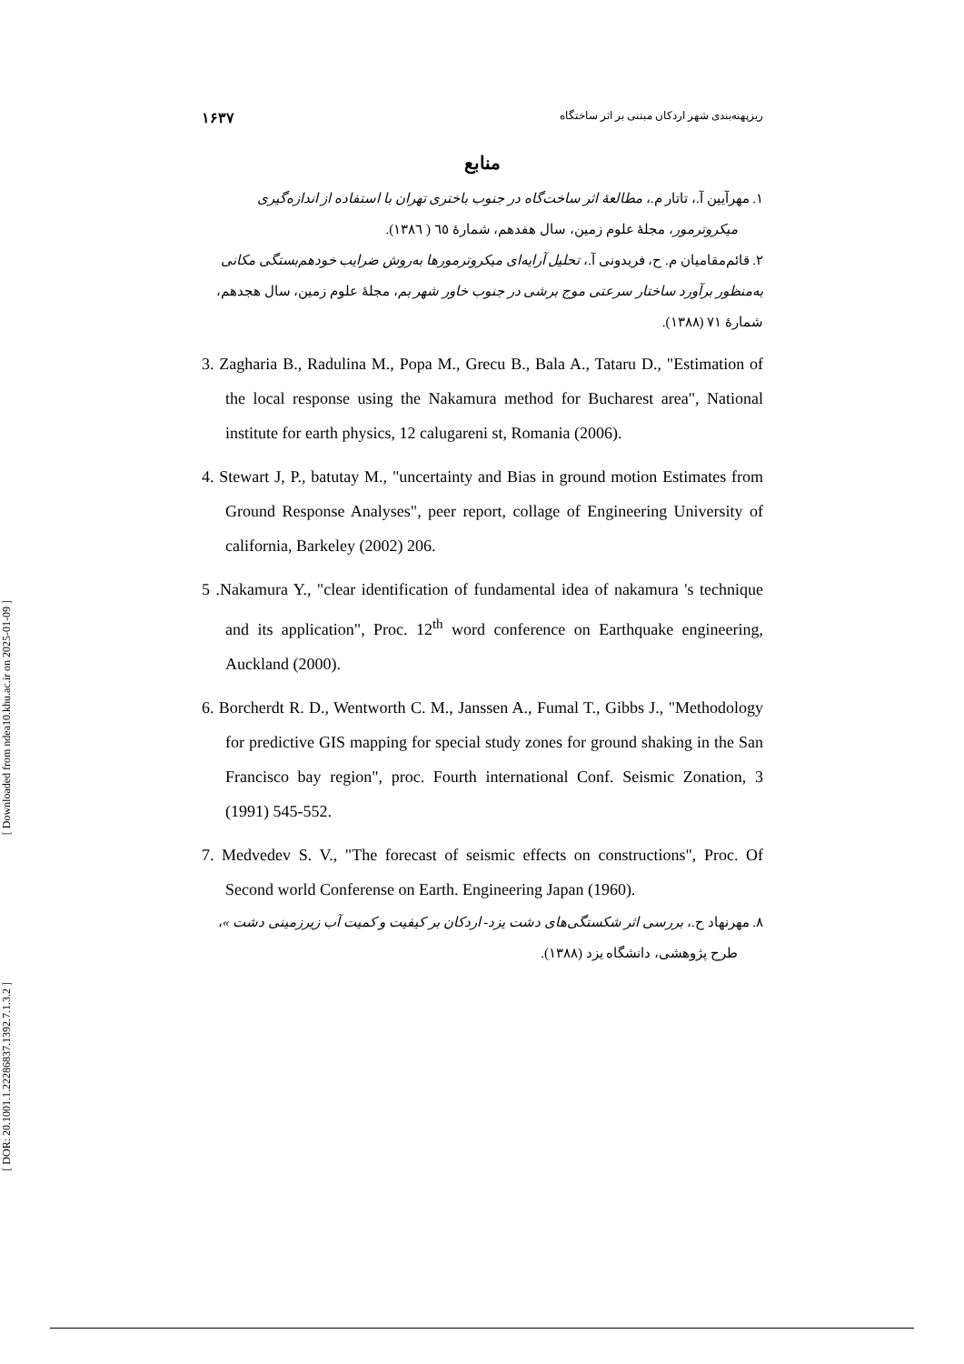[ Downloaded from ndea10.khu.ac.ir on 2025-01-09 ]
[ DOR: 20.1001.1.22286837.1392.7.1.3.2 ]
ریزپهنه‌بندی شهر اردکان مبتنی بر اثر ساختگاه ۱۶۳۷
منابع
۱. مهرآیین آ.، تاتار م.، مطالعهٔ اثر ساخت‌گاه در جنوب باختری تهران با استفاده از اندازه‌گیری
میکروترمور، مجلهٔ علوم زمین، سال هفدهم، شمارهٔ ٦٥ ( ١٣٨٦).
۲. قائم‌مقامیان م. ح، فریدونی آ.، تحلیل آرایه‌ای میکروترمورها به‌روش ضرایب خودهم‌بستگی مکانی به‌منظور برآورد ساختار سرعتی موج برشی در جنوب خاور شهر بم، مجلهٔ علوم زمین، سال هجدهم، شمارهٔ ۷۱ (۱۳۸۸).
3. Zagharia B., Radulina M., Popa M., Grecu B., Bala A., Tataru D., "Estimation of the local response using the Nakamura method for Bucharest area", National institute for earth physics, 12 calugareni st, Romania (2006).
4. Stewart J, P., batutay M., "uncertainty and Bias in ground motion Estimates from Ground Response Analyses", peer report, collage of Engineering University of california, Barkeley (2002) 206.
5 .Nakamura Y., "clear identification of fundamental idea of nakamura 's technique and its application", Proc. 12<sup>th</sup> word conference on Earthquake engineering, Auckland (2000).
6. Borcherdt R. D., Wentworth C. M., Janssen A., Fumal T., Gibbs J., "Methodology for predictive GIS mapping for special study zones for ground shaking in the San Francisco bay region", proc. Fourth international Conf. Seismic Zonation, 3 (1991) 545-552.
7. Medvedev S. V., "The forecast of seismic effects on constructions", Proc. Of Second world Conferense on Earth. Engineering Japan (1960).
۸. مهرنهاد ح.، بررسی اثر شکستگی‌های دشت یزد- اردکان بر کیفیت و کمیت آب زیرزمینی دشت »،
طرح پژوهشی، دانشگاه یزد (۱۳۸۸).